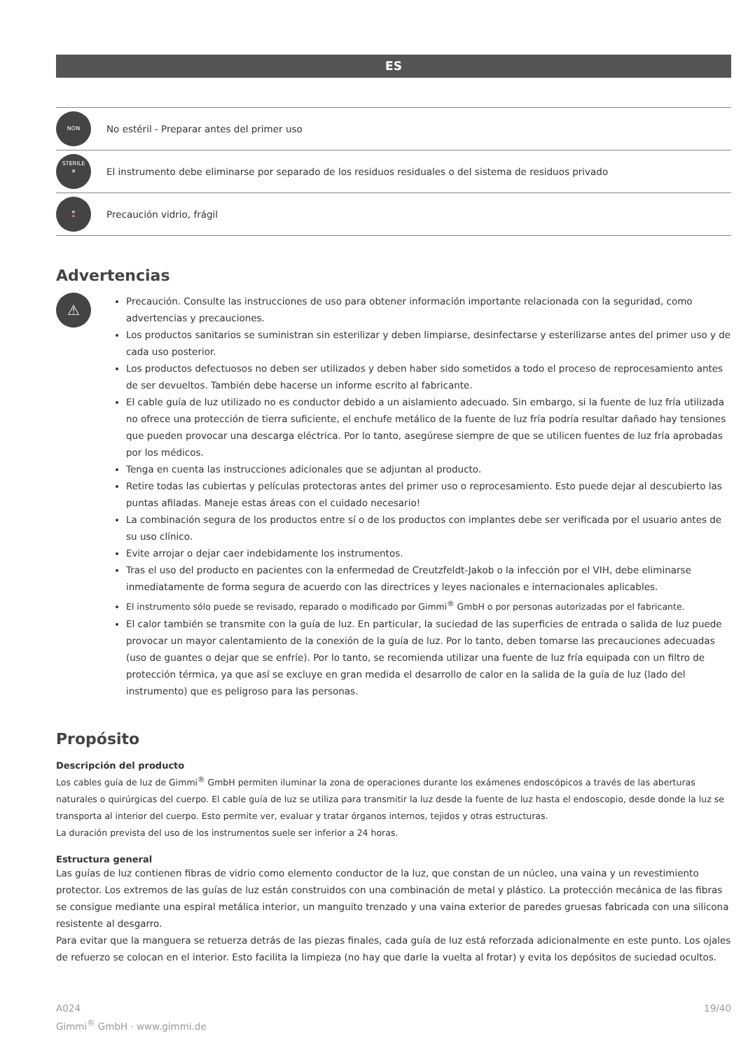ES
| NON STERILE | No estéril - Preparar antes del primer uso |
| ✕ | El instrumento debe eliminarse por separado de los residuos residuales o del sistema de residuos privado |
| 🍷 | Precaución vidrio, frágil |
Advertencias
⚠
Precaución. Consulte las instrucciones de uso para obtener información importante relacionada con la seguridad, como advertencias y precauciones.
Los productos sanitarios se suministran sin esterilizar y deben limpiarse, desinfectarse y esterilizarse antes del primer uso y de cada uso posterior.
Los productos defectuosos no deben ser utilizados y deben haber sido sometidos a todo el proceso de reprocesamiento antes de ser devueltos. También debe hacerse un informe escrito al fabricante.
El cable guía de luz utilizado no es conductor debido a un aislamiento adecuado. Sin embargo, si la fuente de luz fría utilizada no ofrece una protección de tierra suficiente, el enchufe metálico de la fuente de luz fría podría resultar dañado hay tensiones que pueden provocar una descarga eléctrica. Por lo tanto, asegúrese siempre de que se utilicen fuentes de luz fría aprobadas por los médicos.
Tenga en cuenta las instrucciones adicionales que se adjuntan al producto.
Retire todas las cubiertas y películas protectoras antes del primer uso o reprocesamiento. Esto puede dejar al descubierto las puntas afiladas. Maneje estas áreas con el cuidado necesario!
La combinación segura de los productos entre sí o de los productos con implantes debe ser verificada por el usuario antes de su uso clínico.
Evite arrojar o dejar caer indebidamente los instrumentos.
Tras el uso del producto en pacientes con la enfermedad de Creutzfeldt-Jakob o la infección por el VIH, debe eliminarse inmediatamente de forma segura de acuerdo con las directrices y leyes nacionales e internacionales aplicables.
El instrumento sólo puede se revisado, reparado o modificado por Gimmi<sup>®</sup> GmbH o por personas autorizadas por el fabricante.
El calor también se transmite con la guía de luz. En particular, la suciedad de las superficies de entrada o salida de luz puede provocar un mayor calentamiento de la conexión de la guía de luz. Por lo tanto, deben tomarse las precauciones adecuadas (uso de guantes o dejar que se enfríe). Por lo tanto, se recomienda utilizar una fuente de luz fría equipada con un filtro de protección térmica, ya que así se excluye en gran medida el desarrollo de calor en la salida de la guía de luz (lado del instrumento) que es peligroso para las personas.
Propósito
Descripción del producto
Los cables guía de luz de Gimmi<sup>®</sup> GmbH permiten iluminar la zona de operaciones durante los exámenes endoscópicos a través de las aberturas naturales o quirúrgicas del cuerpo. El cable guía de luz se utiliza para transmitir la luz desde la fuente de luz hasta el endoscopio, desde donde la luz se transporta al interior del cuerpo. Esto permite ver, evaluar y tratar órganos internos, tejidos y otras estructuras.
La duración prevista del uso de los instrumentos suele ser inferior a 24 horas.
Estructura general
Las guías de luz contienen fibras de vidrio como elemento conductor de la luz, que constan de un núcleo, una vaina y un revestimiento protector. Los extremos de las guías de luz están construidos con una combinación de metal y plástico. La protección mecánica de las fibras se consigue mediante una espiral metálica interior, un manguito trenzado y una vaina exterior de paredes gruesas fabricada con una silicona resistente al desgarro.
Para evitar que la manguera se retuerza detrás de las piezas finales, cada guía de luz está reforzada adicionalmente en este punto. Los ojales de refuerzo se colocan en el interior. Esto facilita la limpieza (no hay que darle la vuelta al frotar) y evita los depósitos de suciedad ocultos.
A024
Gimmi<sup>®</sup> GmbH · www.gimmi.de
19/40